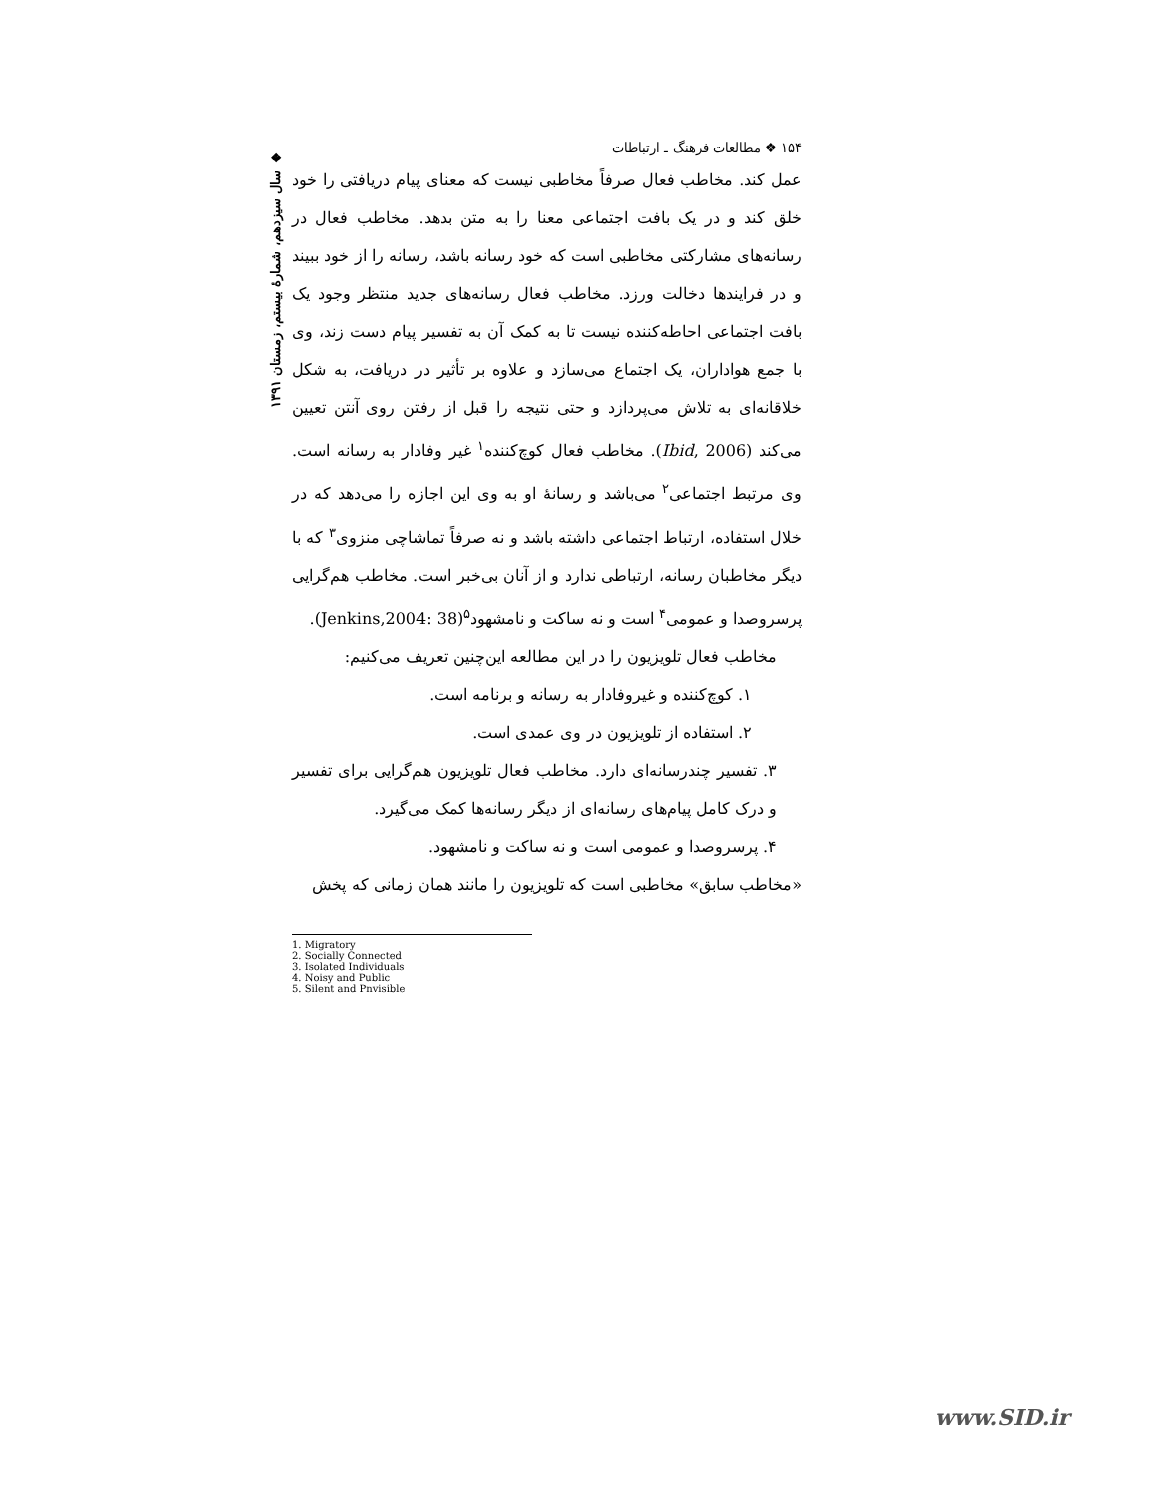۱۵۴ ❖ مطالعات فرهنگ ـ ارتباطات
عمل کند. مخاطب فعال صرفاً مخاطبی نیست که معنای پیام دریافتی را خود خلق کند و در یک بافت اجتماعی معنا را به متن بدهد. مخاطب فعال در رسانه‌های مشارکتی مخاطبی است که خود رسانه باشد، رسانه را از خود ببیند و در فرایندها دخالت ورزد. مخاطب فعال رسانه‌های جدید منتظر وجود یک بافت اجتماعی احاطه‌کننده نیست تا به کمک آن به تفسیر پیام دست زند، وی با جمع هواداران، یک اجتماع می‌سازد و علاوه بر تأثیر در دریافت، به شکل خلاقانه‌ای به تلاش می‌پردازد و حتی نتیجه را قبل از رفتن روی آنتن تعیین می‌کند (Ibid, 2006). مخاطب فعال کوچ‌کننده<sup>۱</sup> غیر وفادار به رسانه است. وی مرتبط اجتماعی<sup>۲</sup> می‌باشد و رسانهٔ او به وی این اجازه را می‌دهد که در خلال استفاده، ارتباط اجتماعی داشته باشد و نه صرفاً تماشاچی منزوی<sup>۳</sup> که با دیگر مخاطبان رسانه، ارتباطی ندارد و از آنان بی‌خبر است. مخاطب هم‌گرایی پرسروصدا و عمومی<sup>۴</sup> است و نه ساکت و نامشهود<sup>۵</sup>(Jenkins,2004: 38).
مخاطب فعال تلویزیون را در این مطالعه این‌چنین تعریف می‌کنیم:
۱. کوچ‌کننده و غیروفادار به رسانه و برنامه است.
۲. استفاده از تلویزیون در وی عمدی است.
۳. تفسیر چندرسانه‌ای دارد. مخاطب فعال تلویزیون هم‌گرایی برای تفسیر و درک کامل پیام‌های رسانه‌ای از دیگر رسانه‌ها کمک می‌گیرد.
۴. پرسروصدا و عمومی است و نه ساکت و نامشهود.
«مخاطب سابق» مخاطبی است که تلویزیون را مانند همان زمانی که پخش
1. Migratory
2. Socially Connected
3. Isolated Individuals
4. Noisy and Public
5. Silent and Pnvisible
❖ سال سیزدهم، شمارهٔ بیستم، زمستان ۱۳۹۱
www.SID.ir